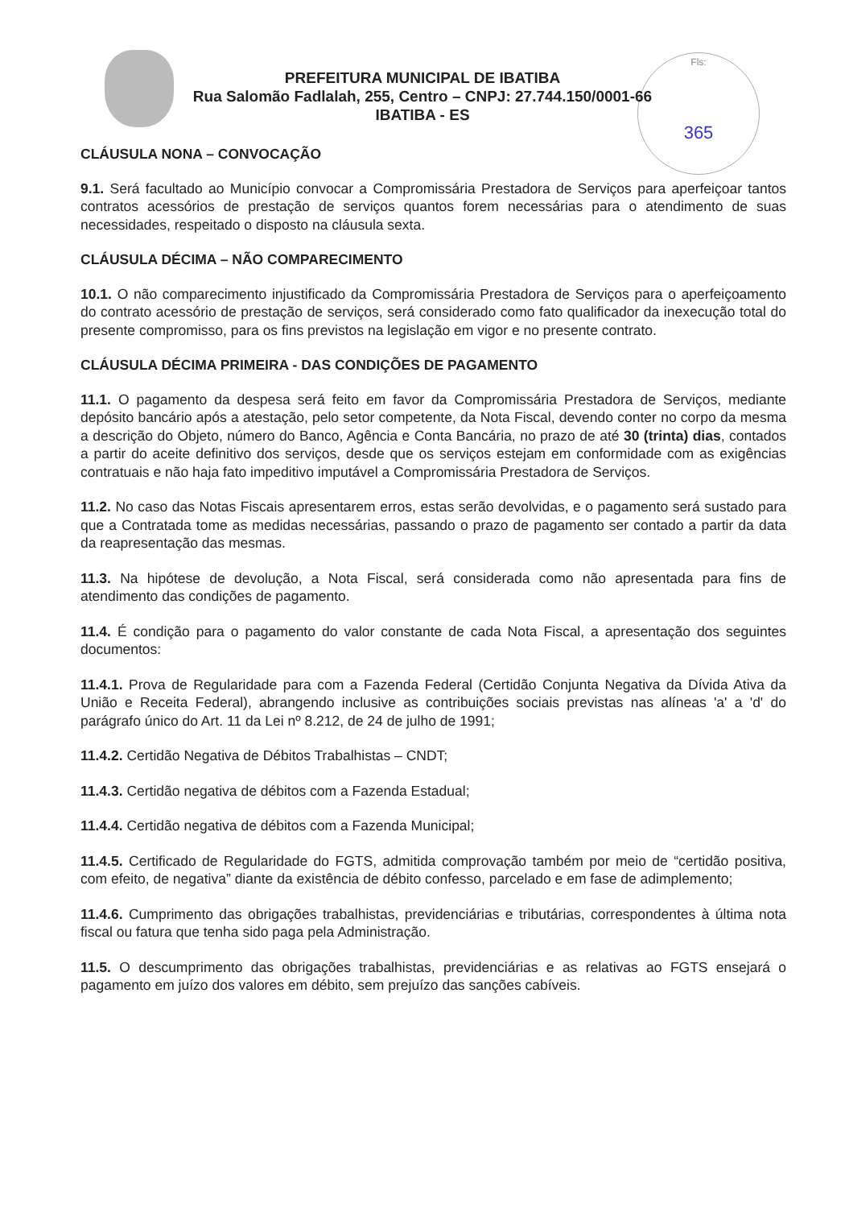Fls:
365
PREFEITURA MUNICIPAL DE IBATIBA
Rua Salomão Fadlalah, 255, Centro – CNPJ: 27.744.150/0001-66
IBATIBA - ES
CLÁUSULA NONA – CONVOCAÇÃO
9.1. Será facultado ao Município convocar a Compromissária Prestadora de Serviços para aperfeiçoar tantos contratos acessórios de prestação de serviços quantos forem necessárias para o atendimento de suas necessidades, respeitado o disposto na cláusula sexta.
CLÁUSULA DÉCIMA – NÃO COMPARECIMENTO
10.1. O não comparecimento injustificado da Compromissária Prestadora de Serviços para o aperfeiçoamento do contrato acessório de prestação de serviços, será considerado como fato qualificador da inexecução total do presente compromisso, para os fins previstos na legislação em vigor e no presente contrato.
CLÁUSULA DÉCIMA PRIMEIRA - DAS CONDIÇÕES DE PAGAMENTO
11.1. O pagamento da despesa será feito em favor da Compromissária Prestadora de Serviços, mediante depósito bancário após a atestação, pelo setor competente, da Nota Fiscal, devendo conter no corpo da mesma a descrição do Objeto, número do Banco, Agência e Conta Bancária, no prazo de até 30 (trinta) dias, contados a partir do aceite definitivo dos serviços, desde que os serviços estejam em conformidade com as exigências contratuais e não haja fato impeditivo imputável a Compromissária Prestadora de Serviços.
11.2. No caso das Notas Fiscais apresentarem erros, estas serão devolvidas, e o pagamento será sustado para que a Contratada tome as medidas necessárias, passando o prazo de pagamento ser contado a partir da data da reapresentação das mesmas.
11.3. Na hipótese de devolução, a Nota Fiscal, será considerada como não apresentada para fins de atendimento das condições de pagamento.
11.4. É condição para o pagamento do valor constante de cada Nota Fiscal, a apresentação dos seguintes documentos:
11.4.1. Prova de Regularidade para com a Fazenda Federal (Certidão Conjunta Negativa da Dívida Ativa da União e Receita Federal), abrangendo inclusive as contribuições sociais previstas nas alíneas 'a' a 'd' do parágrafo único do Art. 11 da Lei nº 8.212, de 24 de julho de 1991;
11.4.2. Certidão Negativa de Débitos Trabalhistas – CNDT;
11.4.3. Certidão negativa de débitos com a Fazenda Estadual;
11.4.4. Certidão negativa de débitos com a Fazenda Municipal;
11.4.5. Certificado de Regularidade do FGTS, admitida comprovação também por meio de “certidão positiva, com efeito, de negativa” diante da existência de débito confesso, parcelado e em fase de adimplemento;
11.4.6. Cumprimento das obrigações trabalhistas, previdenciárias e tributárias, correspondentes à última nota fiscal ou fatura que tenha sido paga pela Administração.
11.5. O descumprimento das obrigações trabalhistas, previdenciárias e as relativas ao FGTS ensejará o pagamento em juízo dos valores em débito, sem prejuízo das sanções cabíveis.